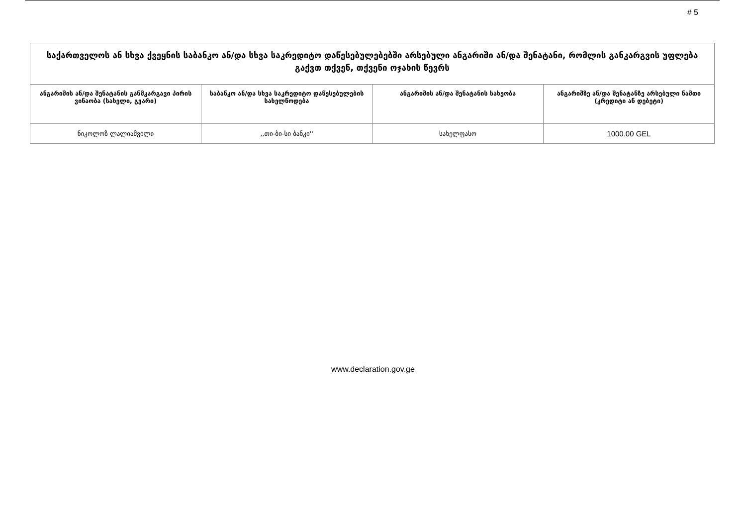# 5
| საქართველოს ან სხვა ქვეყნის საბანკო ან/და სხვა საკრედიტო დაწესებულებებში არსებული ანგარიში ან/და შენატანი, რომლის განკარგვის უფლება გაქვთ თქვენ, თქვენი ოჯახის წევრს | | | |
| --- | --- | --- | --- |
| ანგარიშის ან/და შენატანის განმკარგავი პირის ვინაობა (სახელი, გვარი) | საბანკო ან/და სხვა საკრედიტო დაწესებულების სახელწოდება | ანგარიშის ან/და შენატანის სახეობა | ანგარიშზე ან/და შენატანზე არსებული ნაშთი (კრედიტი ან დებეტი) |
| ნიკოლოზ ლალიაშვილი | ,,თი-ბი-სი ბანკი'' | სახელფასო | 1000.00 GEL |
www.declaration.gov.ge